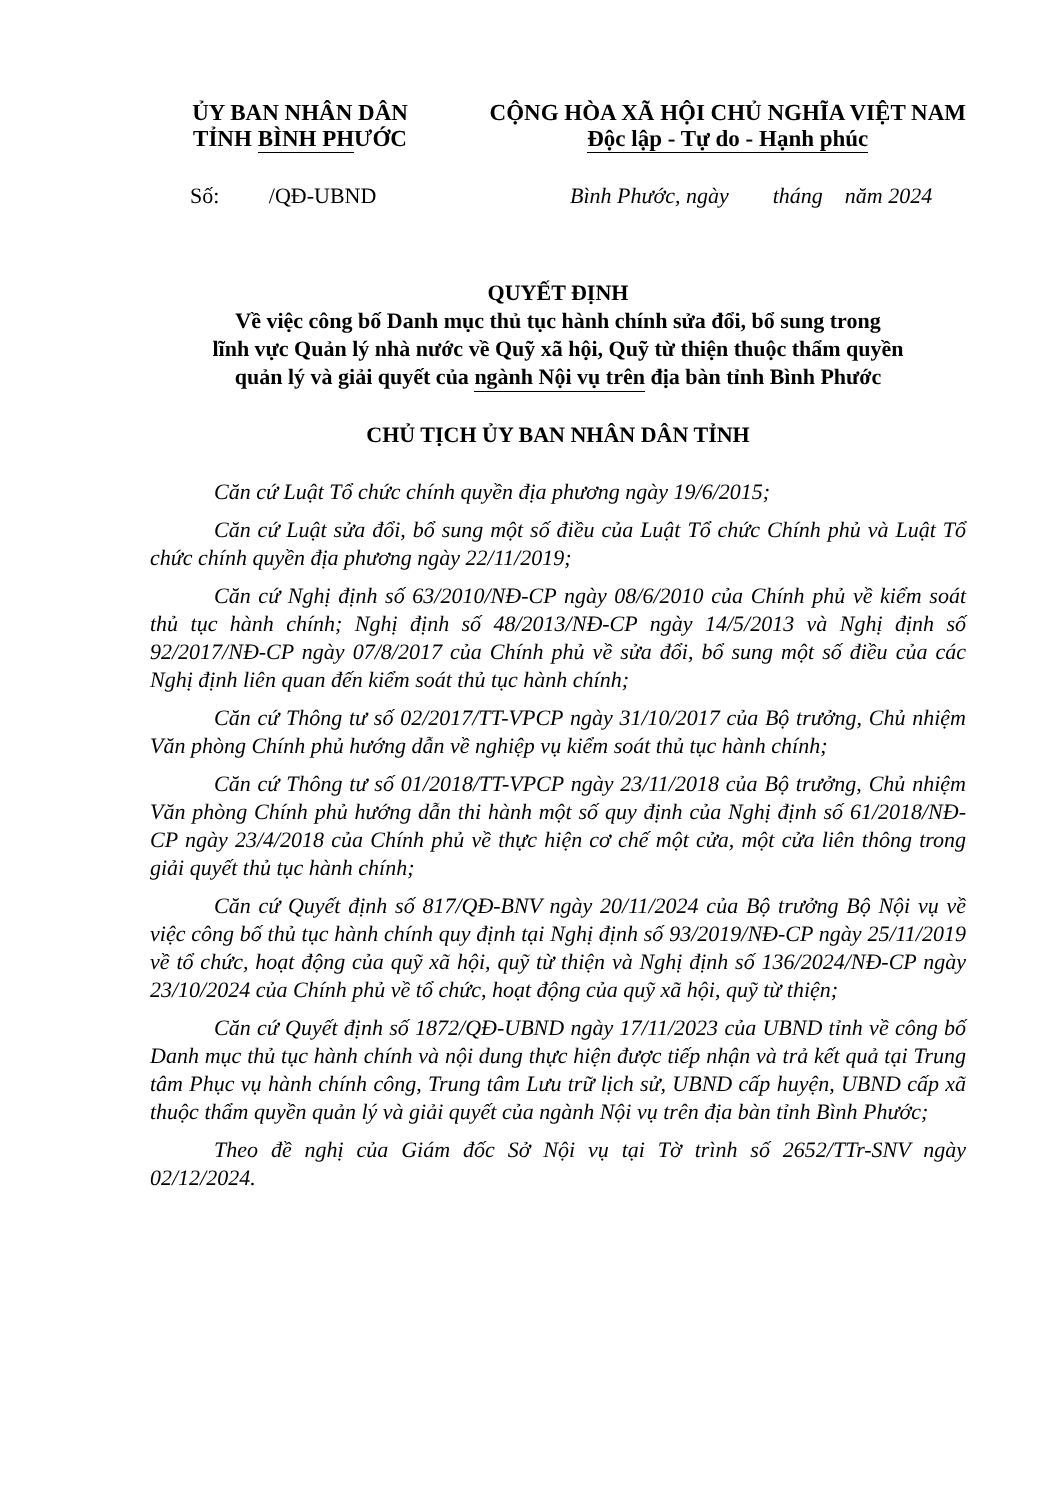ỦY BAN NHÂN DÂN
TỈNH BÌNH PHƯỚC
CỘNG HÒA XÃ HỘI CHỦ NGHĨA VIỆT NAM
Độc lập - Tự do - Hạnh phúc
Số: /QĐ-UBND Bình Phước, ngày tháng năm 2024
QUYẾT ĐỊNH
Về việc công bố Danh mục thủ tục hành chính sửa đổi, bổ sung trong
lĩnh vực Quản lý nhà nước về Quỹ xã hội, Quỹ từ thiện thuộc thẩm quyền
quản lý và giải quyết của ngành Nội vụ trên địa bàn tỉnh Bình Phước
CHỦ TỊCH ỦY BAN NHÂN DÂN TỈNH
Căn cứ Luật Tổ chức chính quyền địa phương ngày 19/6/2015;
Căn cứ Luật sửa đổi, bổ sung một số điều của Luật Tổ chức Chính phủ và Luật Tổ chức chính quyền địa phương ngày 22/11/2019;
Căn cứ Nghị định số 63/2010/NĐ-CP ngày 08/6/2010 của Chính phủ về kiểm soát thủ tục hành chính; Nghị định số 48/2013/NĐ-CP ngày 14/5/2013 và Nghị định số 92/2017/NĐ-CP ngày 07/8/2017 của Chính phủ về sửa đổi, bổ sung một số điều của các Nghị định liên quan đến kiểm soát thủ tục hành chính;
Căn cứ Thông tư số 02/2017/TT-VPCP ngày 31/10/2017 của Bộ trưởng, Chủ nhiệm Văn phòng Chính phủ hướng dẫn về nghiệp vụ kiểm soát thủ tục hành chính;
Căn cứ Thông tư số 01/2018/TT-VPCP ngày 23/11/2018 của Bộ trưởng, Chủ nhiệm Văn phòng Chính phủ hướng dẫn thi hành một số quy định của Nghị định số 61/2018/NĐ-CP ngày 23/4/2018 của Chính phủ về thực hiện cơ chế một cửa, một cửa liên thông trong giải quyết thủ tục hành chính;
Căn cứ Quyết định số 817/QĐ-BNV ngày 20/11/2024 của Bộ trưởng Bộ Nội vụ về việc công bố thủ tục hành chính quy định tại Nghị định số 93/2019/NĐ-CP ngày 25/11/2019 về tổ chức, hoạt động của quỹ xã hội, quỹ từ thiện và Nghị định số 136/2024/NĐ-CP ngày 23/10/2024 của Chính phủ về tổ chức, hoạt động của quỹ xã hội, quỹ từ thiện;
Căn cứ Quyết định số 1872/QĐ-UBND ngày 17/11/2023 của UBND tỉnh về công bố Danh mục thủ tục hành chính và nội dung thực hiện được tiếp nhận và trả kết quả tại Trung tâm Phục vụ hành chính công, Trung tâm Lưu trữ lịch sử, UBND cấp huyện, UBND cấp xã thuộc thẩm quyền quản lý và giải quyết của ngành Nội vụ trên địa bàn tỉnh Bình Phước;
Theo đề nghị của Giám đốc Sở Nội vụ tại Tờ trình số 2652/TTr-SNV ngày 02/12/2024.